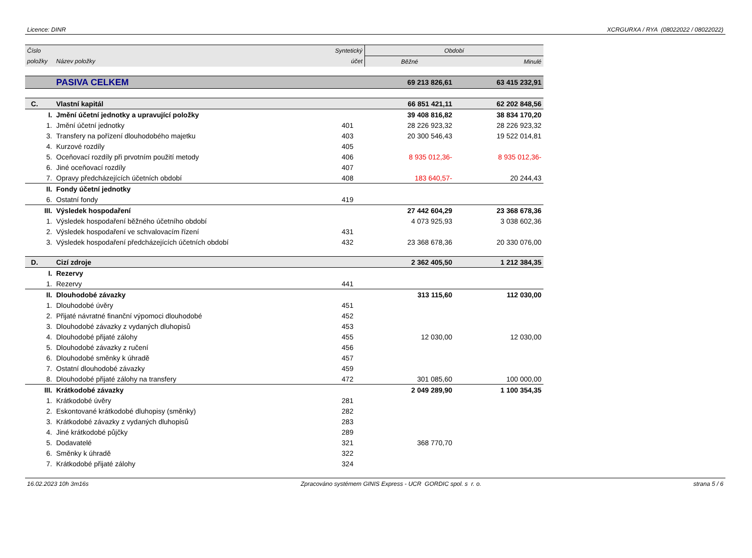Licence: DINR XCRGURXA / RYA (08022022 / 08022022)
| Číslo | | Syntetický | Období | |
| --- | --- | --- | --- | --- |
| položky | Název položky | účet | Běžné | Minulé |
| | PASIVA CELKEM | | 69 213 826,61 | 63 415 232,91 |
| C. | Vlastní kapitál | | 66 851 421,11 | 62 202 848,56 |
| I. | Jmění účetní jednotky a upravující položky | | 39 408 816,82 | 38 834 170,20 |
| 1. | Jmění účetní jednotky | 401 | 28 226 923,32 | 28 226 923,32 |
| 3. | Transfery na pořízení dlouhodobého majetku | 403 | 20 300 546,43 | 19 522 014,81 |
| 4. | Kurzové rozdíly | 405 | | |
| 5. | Oceňovací rozdíly při prvotním použití metody | 406 | 8 935 012,36- | 8 935 012,36- |
| 6. | Jiné oceňovací rozdíly | 407 | | |
| 7. | Opravy předcházejících účetních období | 408 | 183 640,57- | 20 244,43 |
| II. | Fondy účetní jednotky | | | |
| 6. | Ostatní fondy | 419 | | |
| III. | Výsledek hospodaření | | 27 442 604,29 | 23 368 678,36 |
| 1. | Výsledek hospodaření běžného účetního období | | 4 073 925,93 | 3 038 602,36 |
| 2. | Výsledek hospodaření ve schvalovacím řízení | 431 | | |
| 3. | Výsledek hospodaření předcházejících účetních období | 432 | 23 368 678,36 | 20 330 076,00 |
| D. | Cizí zdroje | | 2 362 405,50 | 1 212 384,35 |
| I. | Rezervy | | | |
| 1. | Rezervy | 441 | | |
| II. | Dlouhodobé závazky | | 313 115,60 | 112 030,00 |
| 1. | Dlouhodobé úvěry | 451 | | |
| 2. | Přijaté návratné finanční výpomoci dlouhodobé | 452 | | |
| 3. | Dlouhodobé závazky z vydaných dluhopisů | 453 | | |
| 4. | Dlouhodobé přijaté zálohy | 455 | 12 030,00 | 12 030,00 |
| 5. | Dlouhodobé závazky z ručení | 456 | | |
| 6. | Dlouhodobé směnky k úhradě | 457 | | |
| 7. | Ostatní dlouhodobé závazky | 459 | | |
| 8. | Dlouhodobé přijaté zálohy na transfery | 472 | 301 085,60 | 100 000,00 |
| III. | Krátkodobé závazky | | 2 049 289,90 | 1 100 354,35 |
| 1. | Krátkodobé úvěry | 281 | | |
| 2. | Eskontované krátkodobé dluhopisy (směnky) | 282 | | |
| 3. | Krátkodobé závazky z vydaných dluhopisů | 283 | | |
| 4. | Jiné krátkodobé půjčky | 289 | | |
| 5. | Dodavatelé | 321 | 368 770,70 | |
| 6. | Směnky k úhradě | 322 | | |
| 7. | Krátkodobé přijaté zálohy | 324 | | |
16.02.2023 10h 3m16s Zpracováno systémem GINIS Express - UCR GORDIC spol. s r. o. strana 5 / 6